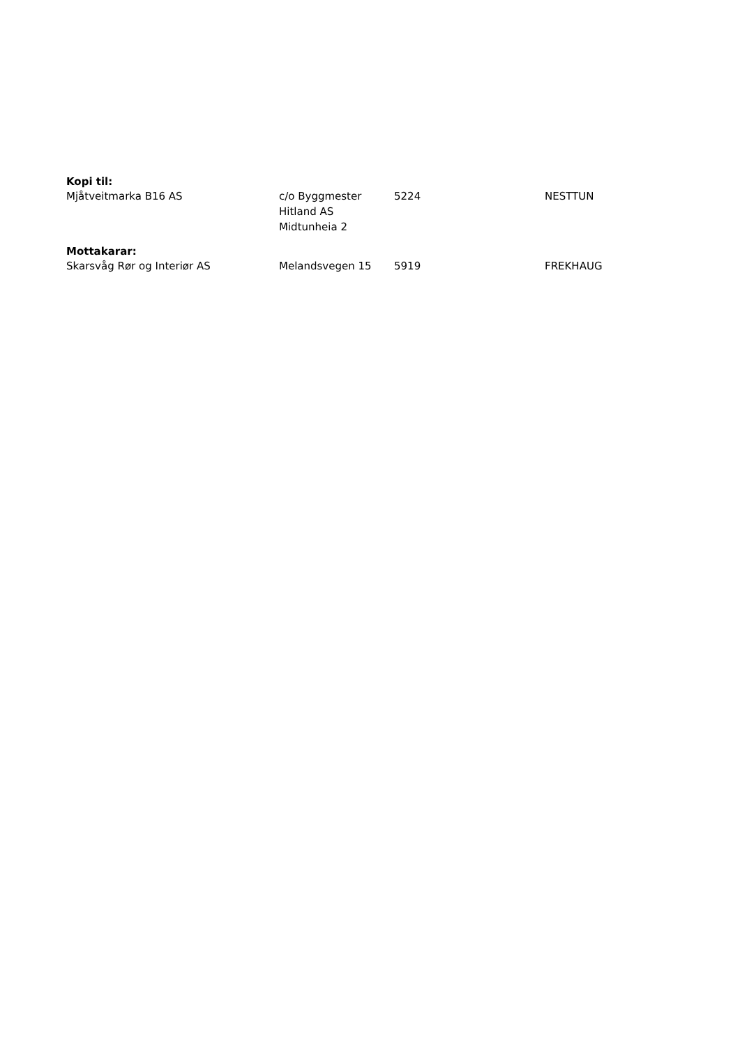Kopi til:
| Mjåtveitmarka B16 AS | c/o Byggmester Hitland AS Midtunheia 2 | 5224 | NESTTUN |
Mottakarar:
| Skarsvåg Rør og Interiør AS | Melandsvegen 15 | 5919 | FREKHAUG |